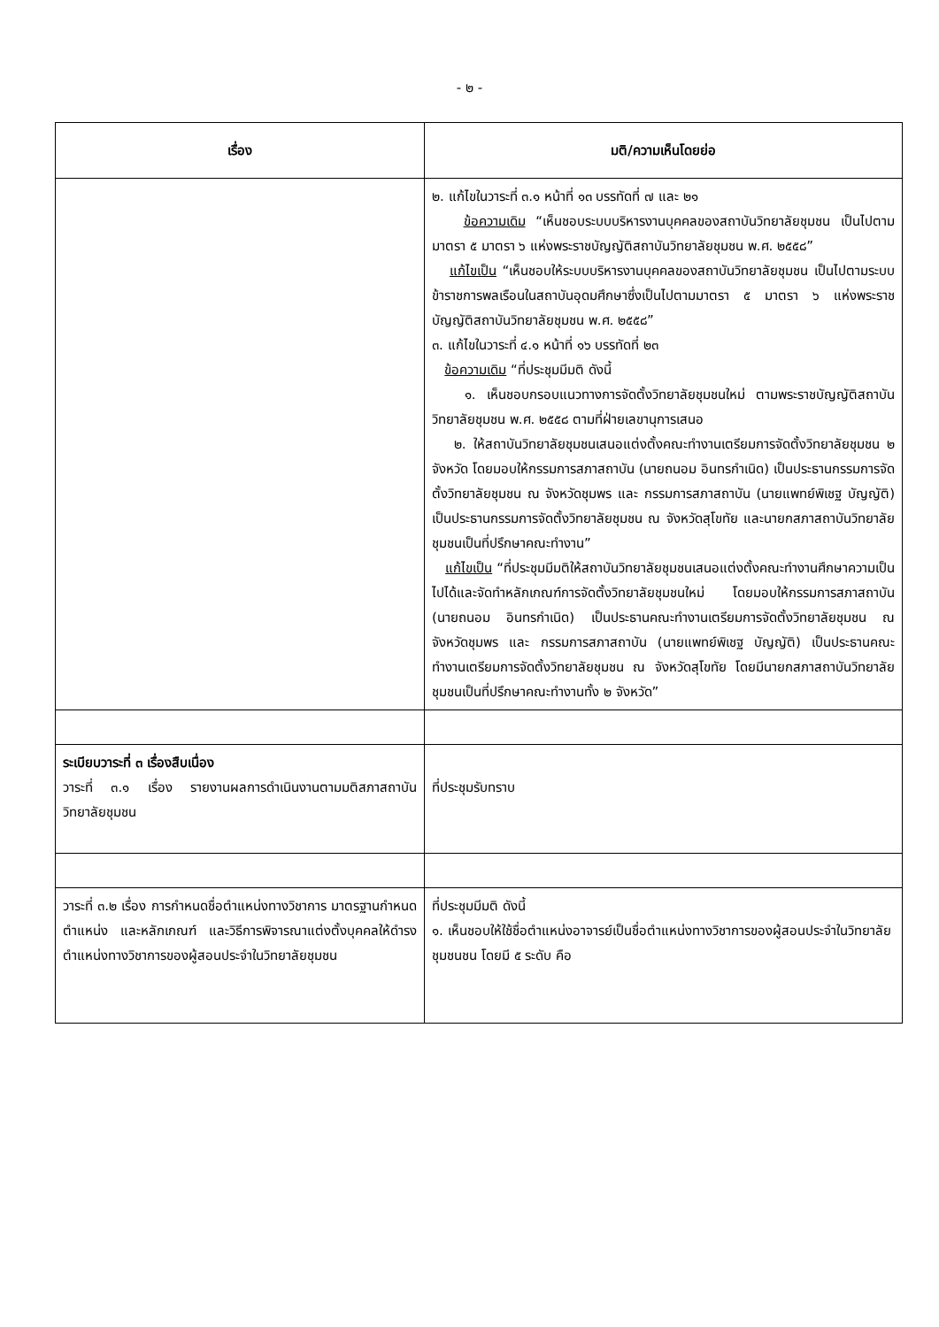- ๒ -
| เรื่อง | มติ/ความเห็นโดยย่อ |
| --- | --- |
| | ๒. แก้ไขในวาระที่ ๓.๑ หน้าที่ ๑๓ บรรทัดที่ ๗ และ ๒๑ ข้อความเดิม “เห็นชอบระบบบริหารงานบุคคลของสถาบันวิทยาลัยชุมชน เป็นไปตามมาตรา ๕ มาตรา ๖ แห่งพระราชบัญญัติสถาบันวิทยาลัยชุมชน พ.ศ. ๒๕๕๘” แก้ไขเป็น “เห็นชอบให้ระบบบริหารงานบุคคลของสถาบันวิทยาลัยชุมชน เป็นไปตามระบบข้าราชการพลเรือนในสถาบันอุดมศึกษาซึ่งเป็นไปตามมาตรา ๕ มาตรา ๖ แห่งพระราชบัญญัติสถาบันวิทยาลัยชุมชน พ.ศ. ๒๕๕๘” ๓. แก้ไขในวาระที่ ๔.๑ หน้าที่ ๑๖ บรรทัดที่ ๒๓ ข้อความเดิม “ที่ประชุมมีมติ ดังนี้ ๑. เห็นชอบกรอบแนวทางการจัดตั้งวิทยาลัยชุมชนใหม่ ตามพระราชบัญญัติสถาบันวิทยาลัยชุมชน พ.ศ. ๒๕๕๘ ตามที่ฝ่ายเลขานุการเสนอ ๒. ให้สถาบันวิทยาลัยชุมชนเสนอแต่งตั้งคณะทำงานเตรียมการจัดตั้งวิทยาลัยชุมชน ๒ จังหวัด โดยมอบให้กรรมการสภาสถาบัน (นายถนอม อินทรกำเนิด) เป็นประธานกรรมการจัดตั้งวิทยาลัยชุมชน ณ จังหวัดชุมพร และ กรรมการสภาสถาบัน (นายแพทย์พิเชฐ บัญญัติ) เป็นประธานกรรมการจัดตั้งวิทยาลัยชุมชน ณ จังหวัดสุโขทัย และนายกสภาสถาบันวิทยาลัยชุมชนเป็นที่ปรึกษาคณะทำงาน” แก้ไขเป็น “ที่ประชุมมีมติให้สถาบันวิทยาลัยชุมชนเสนอแต่งตั้งคณะทำงานศึกษาความเป็นไปได้และจัดทำหลักเกณฑ์การจัดตั้งวิทยาลัยชุมชนใหม่ โดยมอบให้กรรมการสภาสถาบัน (นายถนอม อินทรกำเนิด) เป็นประธานคณะทำงานเตรียมการจัดตั้งวิทยาลัยชุมชน ณ จังหวัดชุมพร และ กรรมการสภาสถาบัน (นายแพทย์พิเชฐ บัญญัติ) เป็นประธานคณะทำงานเตรียมการจัดตั้งวิทยาลัยชุมชน ณ จังหวัดสุโขทัย โดยมีนายกสภาสถาบันวิทยาลัยชุมชนเป็นที่ปรึกษาคณะทำงานทั้ง ๒ จังหวัด” |
| ระเบียบวาระที่ ๓ เรื่องสืบเนื่อง วาระที่ ๓.๑ เรื่อง รายงานผลการดำเนินงานตามมติสภาสถาบันวิทยาลัยชุมชน | ที่ประชุมรับทราบ |
| วาระที่ ๓.๒ เรื่อง การกำหนดชื่อตำแหน่งทางวิชาการ มาตรฐานกำหนดตำแหน่ง และหลักเกณฑ์ และวิธีการพิจารณาแต่งตั้งบุคคลให้ดำรงตำแหน่งทางวิชาการของผู้สอนประจำในวิทยาลัยชุมชน | ที่ประชุมมีมติ ดังนี้ ๑. เห็นชอบให้ใช้ชื่อตำแหน่งอาจารย์เป็นชื่อตำแหน่งทางวิชาการของผู้สอนประจำในวิทยาลัยชุมชนชน โดยมี ๕ ระดับ คือ |